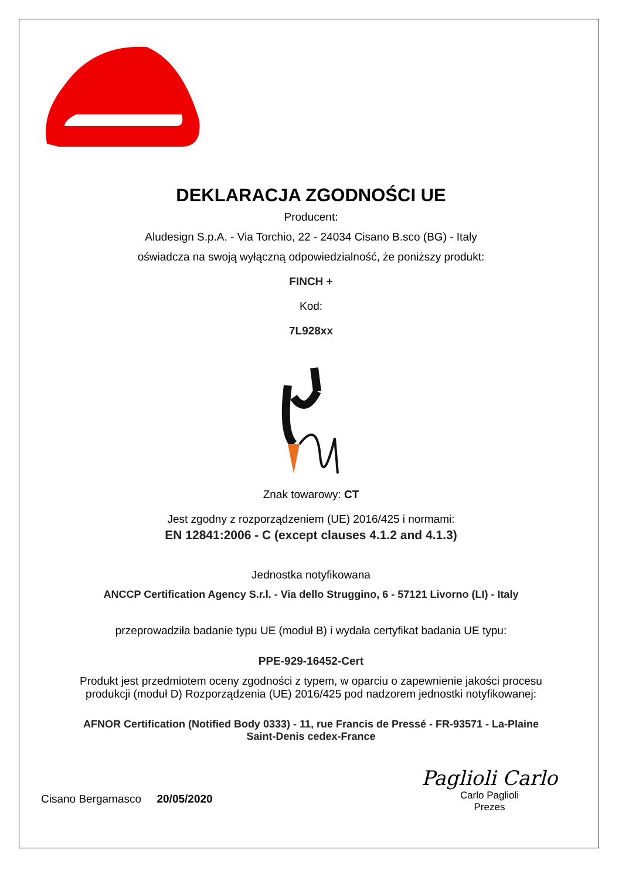DEKLARACJA ZGODNOŚCI UE
Producent:
Aludesign S.p.A. - Via Torchio, 22 - 24034 Cisano B.sco (BG) - Italy
oświadcza na swoją wyłączną odpowiedzialność, że poniższy produkt:
FINCH +
Kod:
7L928xx
Znak towarowy: CT
Jest zgodny z rozporządzeniem (UE) 2016/425 i normami:
EN 12841:2006 - C (except clauses 4.1.2 and 4.1.3)
Jednostka notyfikowana
ANCCP Certification Agency S.r.l. - Via dello Struggino, 6 - 57121 Livorno (LI) - Italy
przeprowadziła badanie typu UE (moduł B) i wydała certyfikat badania UE typu:
PPE-929-16452-Cert
Produkt jest przedmiotem oceny zgodności z typem, w oparciu o zapewnienie jakości procesu
produkcji (moduł D) Rozporządzenia (UE) 2016/425 pod nadzorem jednostki notyfikowanej:
AFNOR Certification (Notified Body 0333) - 11, rue Francis de Pressé - FR-93571 - La-Plaine
Saint-Denis cedex-France
Cisano Bergamasco 20/05/2020
Paglioli Carlo
Carlo Paglioli
Prezes